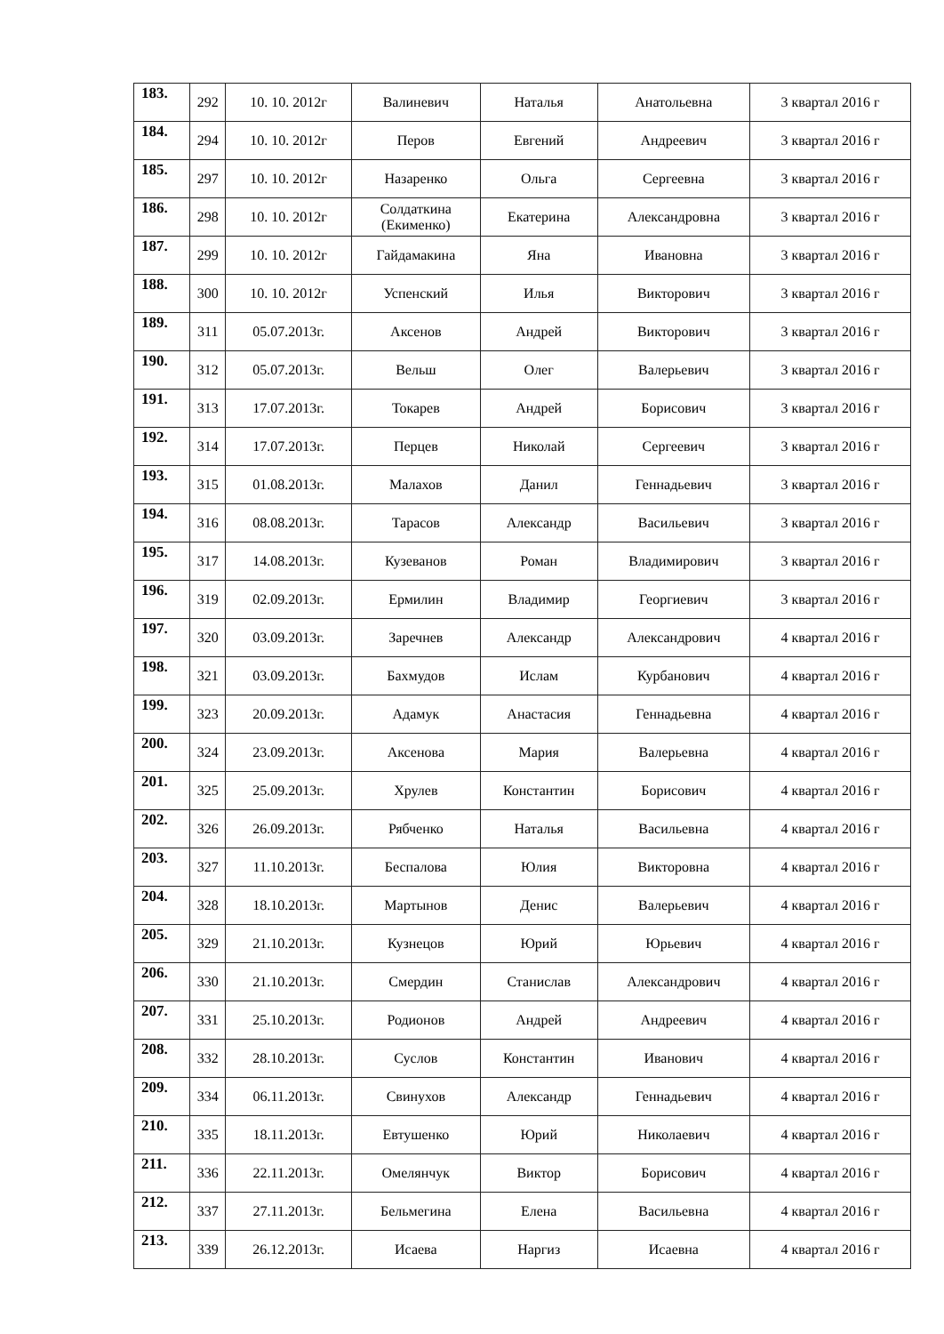| 183. | 292 | 10. 10. 2012г | Валиневич | Наталья | Анатольевна | 3 квартал 2016 г |
| 184. | 294 | 10. 10. 2012г | Перов | Евгений | Андреевич | 3 квартал 2016 г |
| 185. | 297 | 10. 10. 2012г | Назаренко | Ольга | Сергеевна | 3 квартал 2016 г |
| 186. | 298 | 10. 10. 2012г | Солдаткина (Екименко) | Екатерина | Александровна | 3 квартал 2016 г |
| 187. | 299 | 10. 10. 2012г | Гайдамакина | Яна | Ивановна | 3 квартал 2016 г |
| 188. | 300 | 10. 10. 2012г | Успенский | Илья | Викторович | 3 квартал 2016 г |
| 189. | 311 | 05.07.2013г. | Аксенов | Андрей | Викторович | 3 квартал 2016 г |
| 190. | 312 | 05.07.2013г. | Вельш | Олег | Валерьевич | 3 квартал 2016 г |
| 191. | 313 | 17.07.2013г. | Токарев | Андрей | Борисович | 3 квартал 2016 г |
| 192. | 314 | 17.07.2013г. | Перцев | Николай | Сергеевич | 3 квартал 2016 г |
| 193. | 315 | 01.08.2013г. | Малахов | Данил | Геннадьевич | 3 квартал 2016 г |
| 194. | 316 | 08.08.2013г. | Тарасов | Александр | Васильевич | 3 квартал 2016 г |
| 195. | 317 | 14.08.2013г. | Кузеванов | Роман | Владимирович | 3 квартал 2016 г |
| 196. | 319 | 02.09.2013г. | Ермилин | Владимир | Георгиевич | 3 квартал 2016 г |
| 197. | 320 | 03.09.2013г. | Заречнев | Александр | Александрович | 4 квартал 2016 г |
| 198. | 321 | 03.09.2013г. | Бахмудов | Ислам | Курбанович | 4 квартал 2016 г |
| 199. | 323 | 20.09.2013г. | Адамук | Анастасия | Геннадьевна | 4 квартал 2016 г |
| 200. | 324 | 23.09.2013г. | Аксенова | Мария | Валерьевна | 4 квартал 2016 г |
| 201. | 325 | 25.09.2013г. | Хрулев | Константин | Борисович | 4 квартал 2016 г |
| 202. | 326 | 26.09.2013г. | Рябченко | Наталья | Васильевна | 4 квартал 2016 г |
| 203. | 327 | 11.10.2013г. | Беспалова | Юлия | Викторовна | 4 квартал 2016 г |
| 204. | 328 | 18.10.2013г. | Мартынов | Денис | Валерьевич | 4 квартал 2016 г |
| 205. | 329 | 21.10.2013г. | Кузнецов | Юрий | Юрьевич | 4 квартал 2016 г |
| 206. | 330 | 21.10.2013г. | Смердин | Станислав | Александрович | 4 квартал 2016 г |
| 207. | 331 | 25.10.2013г. | Родионов | Андрей | Андреевич | 4 квартал 2016 г |
| 208. | 332 | 28.10.2013г. | Суслов | Константин | Иванович | 4 квартал 2016 г |
| 209. | 334 | 06.11.2013г. | Свинухов | Александр | Геннадьевич | 4 квартал 2016 г |
| 210. | 335 | 18.11.2013г. | Евтушенко | Юрий | Николаевич | 4 квартал 2016 г |
| 211. | 336 | 22.11.2013г. | Омелянчук | Виктор | Борисович | 4 квартал 2016 г |
| 212. | 337 | 27.11.2013г. | Бельмегина | Елена | Васильевна | 4 квартал 2016 г |
| 213. | 339 | 26.12.2013г. | Исаева | Наргиз | Исаевна | 4 квартал 2016 г |